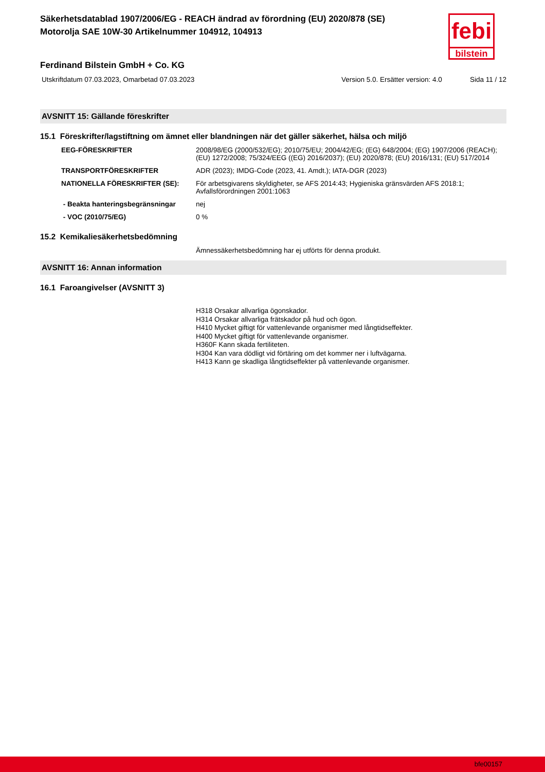febi
bilstein
Säkerhetsdatablad 1907/2006/EG - REACH ändrad av förordning (EU) 2020/878 (SE)
Motorolja SAE 10W-30 Artikelnummer 104912, 104913
Ferdinand Bilstein GmbH + Co. KG
Utskriftdatum 07.03.2023, Omarbetad 07.03.2023 Version 5.0. Ersätter version: 4.0 Sida 11 / 12
AVSNITT 15: Gällande föreskrifter
15.1 Föreskrifter/lagstiftning om ämnet eller blandningen när det gäller säkerhet, hälsa och miljö
EEG-FÖRESKRIFTER 2008/98/EG (2000/532/EG); 2010/75/EU; 2004/42/EG; (EG) 648/2004; (EG) 1907/2006 (REACH); (EU) 1272/2008; 75/324/EEG ((EG) 2016/2037); (EU) 2020/878; (EU) 2016/131; (EU) 517/2014
TRANSPORTFÖRESKRIFTER ADR (2023); IMDG-Code (2023, 41. Amdt.); IATA-DGR (2023)
NATIONELLA FÖRESKRIFTER (SE): För arbetsgivarens skyldigheter, se AFS 2014:43; Hygieniska gränsvärden AFS 2018:1; Avfallsförordningen 2001:1063
- Beakta hanteringsbegränsningar nej
- VOC (2010/75/EG) 0 %
15.2 Kemikaliesäkerhetsbedömning
Ämnessäkerhetsbedömning har ej utförts för denna produkt.
AVSNITT 16: Annan information
16.1 Faroangivelser (AVSNITT 3)
H318 Orsakar allvarliga ögonskador.
H314 Orsakar allvarliga frätskador på hud och ögon.
H410 Mycket giftigt för vattenlevande organismer med långtidseffekter.
H400 Mycket giftigt för vattenlevande organismer.
H360F Kann skada fertiliteten.
H304 Kan vara dödligt vid förtäring om det kommer ner i luftvägarna.
H413 Kann ge skadliga långtidseffekter på vattenlevande organismer.
bfe00157